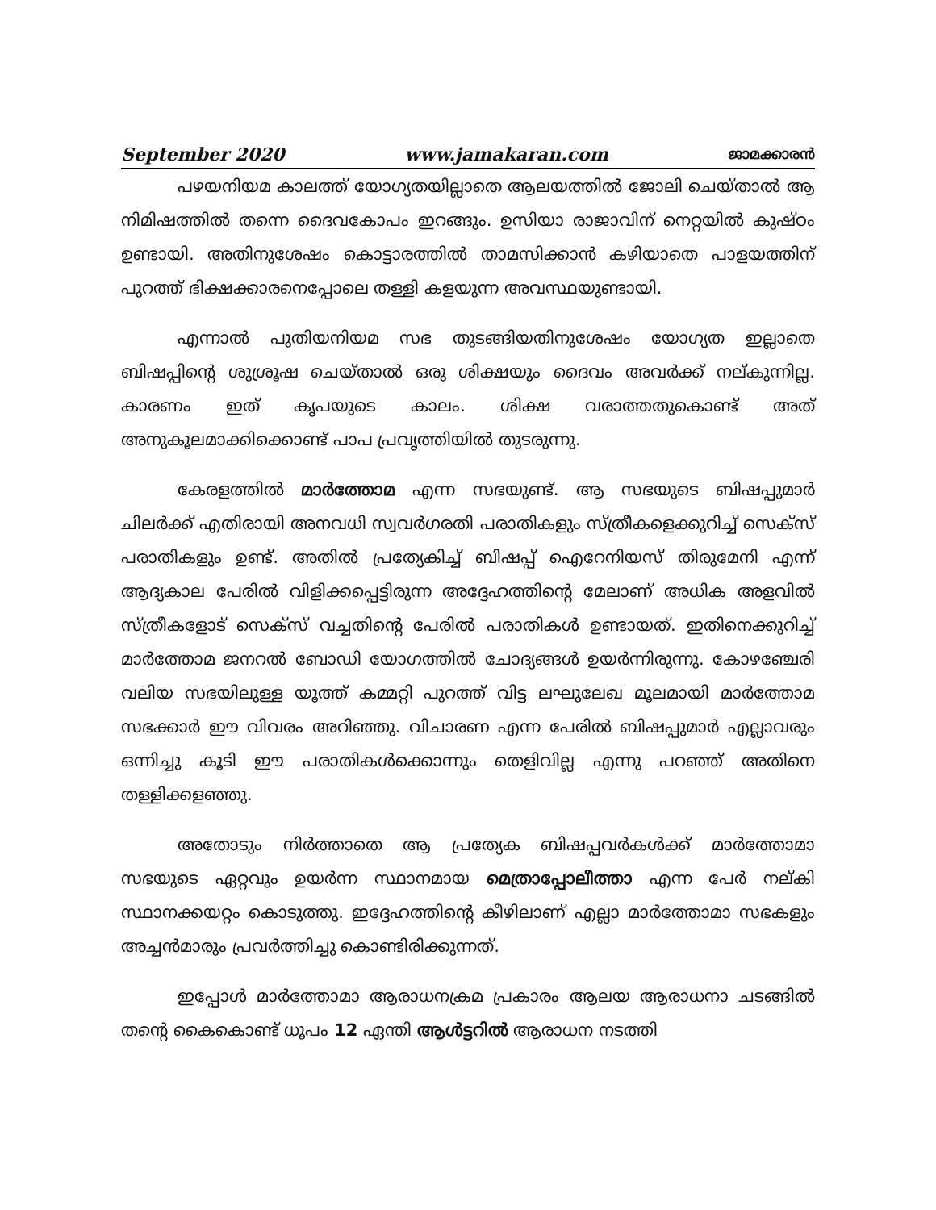September 2020 www.jamakaran.com ജാമക്കാരൻ
പഴയനിയമ കാലത്ത് യോഗ്യതയില്ലാതെ ആലയത്തിൽ ജോലി ചെയ്താൽ ആ നിമിഷത്തിൽ തന്നെ ദൈവകോപം ഇറങ്ങും. ഉസിയാ രാജാവിന് നെറ്റയിൽ കുഷ്ഠം ഉണ്ടായി. അതിനുശേഷം കൊട്ടാരത്തിൽ താമസിക്കാൻ കഴിയാതെ പാളയത്തിന് പുറത്ത് ഭിക്ഷക്കാരനെപ്പോലെ തള്ളി കളയുന്ന അവസ്ഥയുണ്ടായി.
എന്നാൽ പുതിയനിയമ സഭ തുടങ്ങിയതിനുശേഷം യോഗ്യത ഇല്ലാതെ ബിഷപ്പിന്റെ ശുശ്രൂഷ ചെയ്താൽ ഒരു ശിക്ഷയും ദൈവം അവർക്ക് നല്കുന്നില്ല. കാരണം ഇത് കൃപയുടെ കാലം. ശിക്ഷ വരാത്തതുകൊണ്ട് അത് അനുകൂലമാക്കിക്കൊണ്ട് പാപ പ്രവൃത്തിയിൽ തുടരുന്നു.
കേരളത്തിൽ മാർത്തോമ എന്ന സഭയുണ്ട്. ആ സഭയുടെ ബിഷപ്പുമാർ ചിലർക്ക് എതിരായി അനവധി സ്വവർഗരതി പരാതികളും സ്ത്രീകളെക്കുറിച്ച് സെക്സ് പരാതികളും ഉണ്ട്. അതിൽ പ്രത്യേകിച്ച് ബിഷപ്പ് ഐറേനിയസ് തിരുമേനി എന്ന് ആദ്യകാല പേരിൽ വിളിക്കപ്പെട്ടിരുന്ന അദ്ദേഹത്തിന്റെ മേലാണ് അധിക അളവിൽ സ്ത്രീകളോട് സെക്സ് വച്ചതിന്റെ പേരിൽ പരാതികൾ ഉണ്ടായത്. ഇതിനെക്കുറിച്ച് മാർത്തോമ ജനറൽ ബോഡി യോഗത്തിൽ ചോദ്യങ്ങൾ ഉയർന്നിരുന്നു. കോഴഞ്ചേരി വലിയ സഭയിലുള്ള യൂത്ത് കമ്മറ്റി പുറത്ത് വിട്ട ലഘുലേഖ മൂലമായി മാർത്തോമ സഭക്കാർ ഈ വിവരം അറിഞ്ഞു. വിചാരണ എന്ന പേരിൽ ബിഷപ്പുമാർ എല്ലാവരും ഒന്നിച്ചു കൂടി ഈ പരാതികൾക്കൊന്നും തെളിവില്ല എന്നു പറഞ്ഞ് അതിനെ തള്ളിക്കളഞ്ഞു.
അതോടും നിർത്താതെ ആ പ്രത്യേക ബിഷപ്പവർകൾക്ക് മാർത്തോമാ സഭയുടെ ഏറ്റവും ഉയർന്ന സ്ഥാനമായ മെത്രാപ്പോലീത്താ എന്ന പേർ നല്കി സ്ഥാനക്കയറ്റം കൊടുത്തു. ഇദ്ദേഹത്തിന്റെ കീഴിലാണ് എല്ലാ മാർത്തോമാ സഭകളും അച്ചൻമാരും പ്രവർത്തിച്ചു കൊണ്ടിരിക്കുന്നത്.
ഇപ്പോൾ മാർത്തോമാ ആരാധനക്രമ പ്രകാരം ആലയ ആരാധനാ ചടങ്ങിൽ തന്റെ കൈകൊണ്ട് ധൂപം 12 ഏന്തി ആൾട്ടറിൽ ആരാധന നടത്തി